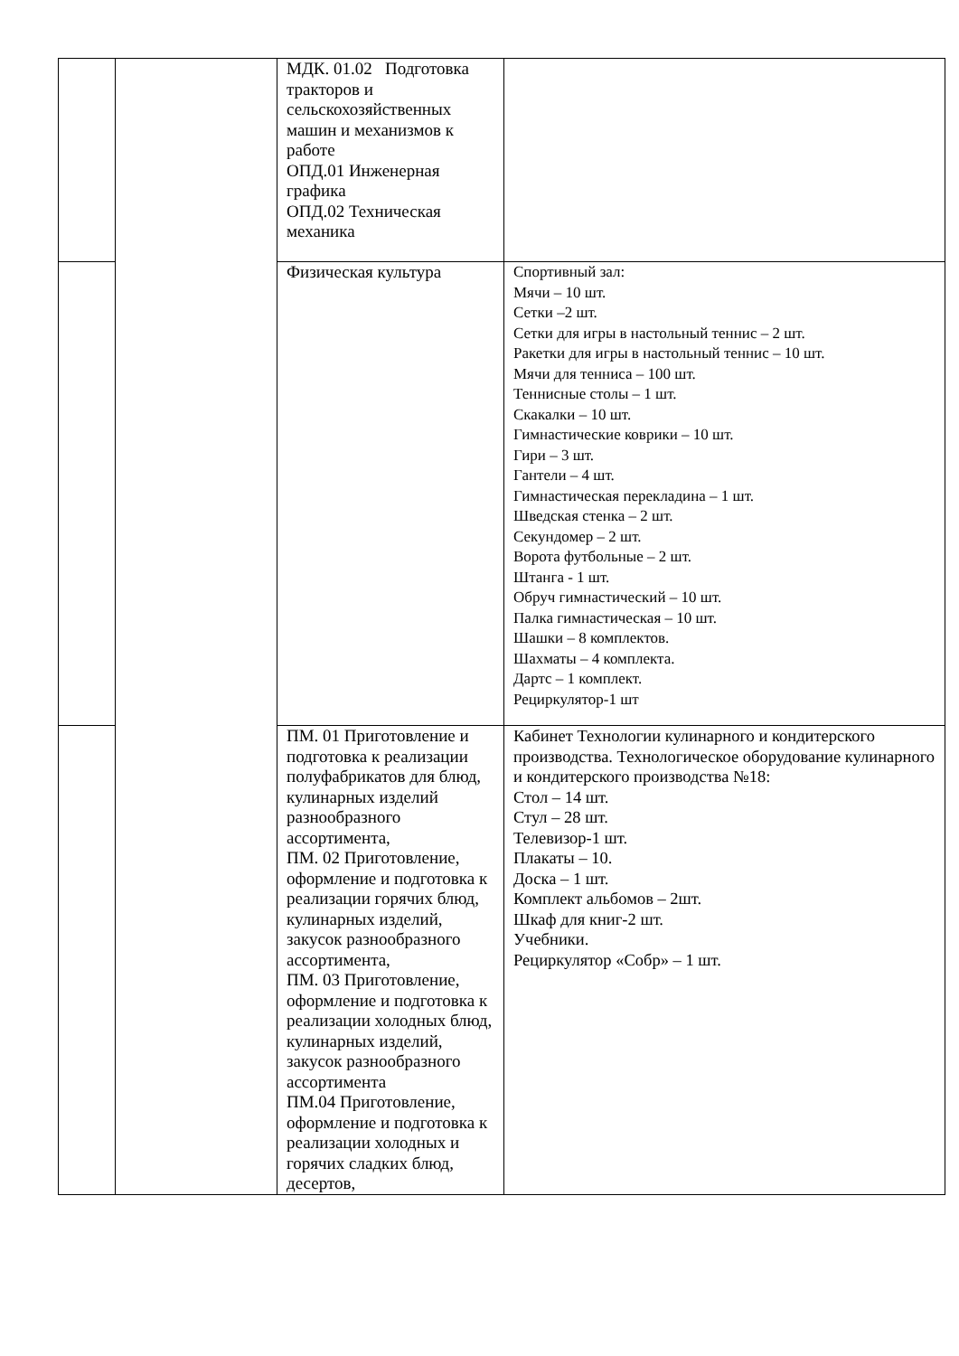| | | МДК. 01.02 Подготовка тракторов и сельскохозяйственных машин и механизмов к работе ОПД.01 Инженерная графика ОПД.02 Техническая механика | |
| | | Физическая культура | Спортивный зал: Мячи – 10 шт. Сетки –2 шт. Сетки для игры в настольный теннис – 2 шт. Ракетки для игры в настольный теннис – 10 шт. Мячи для тенниса – 100 шт. Теннисные столы – 1 шт. Скакалки – 10 шт. Гимнастические коврики – 10 шт. Гири – 3 шт. Гантели – 4 шт. Гимнастическая перекладина – 1 шт. Шведская стенка – 2 шт. Секундомер – 2 шт. Ворота футбольные – 2 шт. Штанга - 1 шт. Обруч гимнастический – 10 шт. Палка гимнастическая – 10 шт. Шашки – 8 комплектов. Шахматы – 4 комплекта. Дартс – 1 комплект. Рециркулятор-1 шт |
| | | ПМ. 01 Приготовление и подготовка к реализации полуфабрикатов для блюд, кулинарных изделий разнообразного ассортимента, ПМ. 02 Приготовление, оформление и подготовка к реализации горячих блюд, кулинарных изделий, закусок разнообразного ассортимента, ПМ. 03 Приготовление, оформление и подготовка к реализации холодных блюд, кулинарных изделий, закусок разнообразного ассортимента ПМ.04 Приготовление, оформление и подготовка к реализации холодных и горячих сладких блюд, десертов, | Кабинет Технологии кулинарного и кондитерского производства. Технологическое оборудование кулинарного и кондитерского производства №18: Стол – 14 шт. Стул – 28 шт. Телевизор-1 шт. Плакаты – 10. Доска – 1 шт. Комплект альбомов – 2шт. Шкаф для книг-2 шт. Учебники. Рециркулятор «Собр» – 1 шт. |